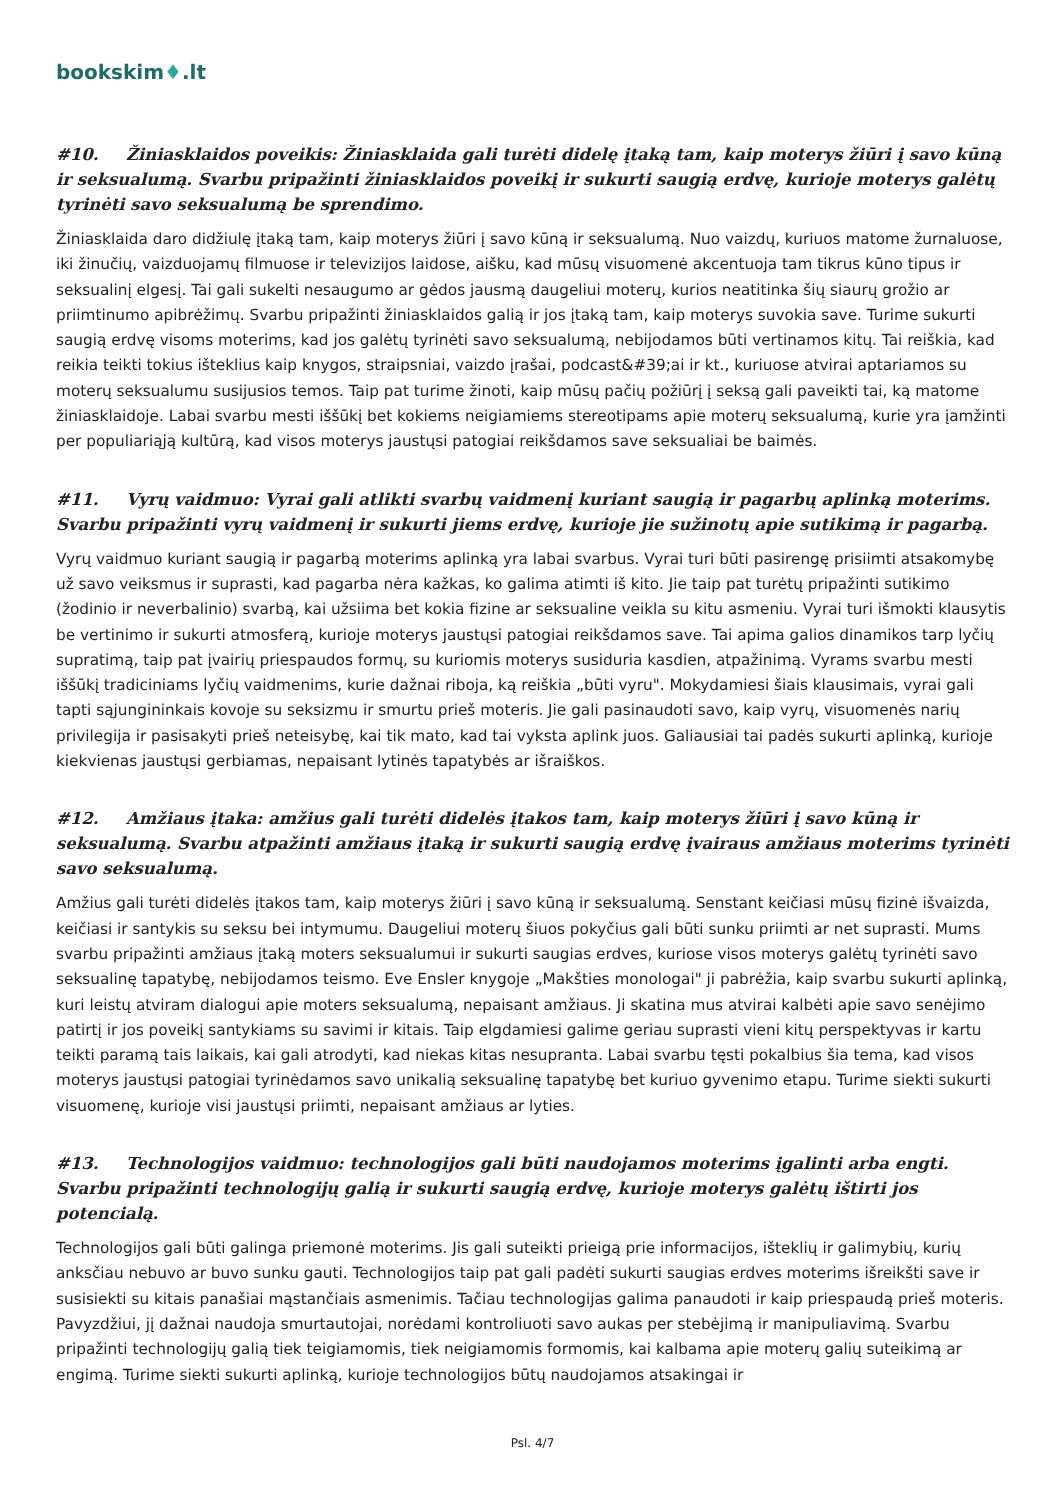bookskim♦.lt
#10. Žiniasklaidos poveikis: Žiniasklaida gali turėti didelę įtaką tam, kaip moterys žiūri į savo kūną ir seksualumą. Svarbu pripažinti žiniasklaidos poveikį ir sukurti saugią erdvę, kurioje moterys galėtų tyrinėti savo seksualumą be sprendimo.
Žiniasklaida daro didžiulę įtaką tam, kaip moterys žiūri į savo kūną ir seksualumą. Nuo vaizdų, kuriuos matome žurnaluose, iki žinučių, vaizduojamų filmuose ir televizijos laidose, aišku, kad mūsų visuomenė akcentuoja tam tikrus kūno tipus ir seksualinį elgesį. Tai gali sukelti nesaugumo ar gėdos jausmą daugeliui moterų, kurios neatitinka šių siaurų grožio ar priimtinumo apibrėžimų. Svarbu pripažinti žiniasklaidos galią ir jos įtaką tam, kaip moterys suvokia save. Turime sukurti saugią erdvę visoms moterims, kad jos galėtų tyrinėti savo seksualumą, nebijodamos būti vertinamos kitų. Tai reiškia, kad reikia teikti tokius išteklius kaip knygos, straipsniai, vaizdo įrašai, podcast&#39;ai ir kt., kuriuose atvirai aptariamos su moterų seksualumu susijusios temos. Taip pat turime žinoti, kaip mūsų pačių požiūrį į seksą gali paveikti tai, ką matome žiniasklaidoje. Labai svarbu mesti iššūkį bet kokiems neigiamiems stereotipams apie moterų seksualumą, kurie yra įamžinti per populiariąją kultūrą, kad visos moterys jaustųsi patogiai reikšdamos save seksualiai be baimės.
#11. Vyrų vaidmuo: Vyrai gali atlikti svarbų vaidmenį kuriant saugią ir pagarbų aplinką moterims. Svarbu pripažinti vyrų vaidmenį ir sukurti jiems erdvę, kurioje jie sužinotų apie sutikimą ir pagarbą.
Vyrų vaidmuo kuriant saugią ir pagarbą moterims aplinką yra labai svarbus. Vyrai turi būti pasirengę prisiimti atsakomybę už savo veiksmus ir suprasti, kad pagarba nėra kažkas, ko galima atimti iš kito. Jie taip pat turėtų pripažinti sutikimo (žodinio ir neverbalinio) svarbą, kai užsiima bet kokia fizine ar seksualine veikla su kitu asmeniu. Vyrai turi išmokti klausytis be vertinimo ir sukurti atmosferą, kurioje moterys jaustųsi patogiai reikšdamos save. Tai apima galios dinamikos tarp lyčių supratimą, taip pat įvairių priespaudos formų, su kuriomis moterys susiduria kasdien, atpažinimą. Vyrams svarbu mesti iššūkį tradiciniams lyčių vaidmenims, kurie dažnai riboja, ką reiškia „būti vyru". Mokydamiesi šiais klausimais, vyrai gali tapti sąjungininkais kovoje su seksizmu ir smurtu prieš moteris. Jie gali pasinaudoti savo, kaip vyrų, visuomenės narių privilegija ir pasisakyti prieš neteisybę, kai tik mato, kad tai vyksta aplink juos. Galiausiai tai padės sukurti aplinką, kurioje kiekvienas jaustųsi gerbiamas, nepaisant lytinės tapatybės ar išraiškos.
#12. Amžiaus įtaka: amžius gali turėti didelės įtakos tam, kaip moterys žiūri į savo kūną ir seksualumą. Svarbu atpažinti amžiaus įtaką ir sukurti saugią erdvę įvairaus amžiaus moterims tyrinėti savo seksualumą.
Amžius gali turėti didelės įtakos tam, kaip moterys žiūri į savo kūną ir seksualumą. Senstant keičiasi mūsų fizinė išvaizda, keičiasi ir santykis su seksu bei intymumu. Daugeliui moterų šiuos pokyčius gali būti sunku priimti ar net suprasti. Mums svarbu pripažinti amžiaus įtaką moters seksualumui ir sukurti saugias erdves, kuriose visos moterys galėtų tyrinėti savo seksualinę tapatybę, nebijodamos teismo. Eve Ensler knygoje „Makšties monologai" ji pabrėžia, kaip svarbu sukurti aplinką, kuri leistų atviram dialogui apie moters seksualumą, nepaisant amžiaus. Ji skatina mus atvirai kalbėti apie savo senėjimo patirtį ir jos poveikį santykiams su savimi ir kitais. Taip elgdamiesi galime geriau suprasti vieni kitų perspektyvas ir kartu teikti paramą tais laikais, kai gali atrodyti, kad niekas kitas nesupranta. Labai svarbu tęsti pokalbius šia tema, kad visos moterys jaustųsi patogiai tyrinėdamos savo unikalią seksualinę tapatybę bet kuriuo gyvenimo etapu. Turime siekti sukurti visuomenę, kurioje visi jaustųsi priimti, nepaisant amžiaus ar lyties.
#13. Technologijos vaidmuo: technologijos gali būti naudojamos moterims įgalinti arba engti. Svarbu pripažinti technologijų galią ir sukurti saugią erdvę, kurioje moterys galėtų ištirti jos potencialą.
Technologijos gali būti galinga priemonė moterims. Jis gali suteikti prieigą prie informacijos, išteklių ir galimybių, kurių anksčiau nebuvo ar buvo sunku gauti. Technologijos taip pat gali padėti sukurti saugias erdves moterims išreikšti save ir susisiekti su kitais panašiai mąstančiais asmenimis. Tačiau technologijas galima panaudoti ir kaip priespaudą prieš moteris. Pavyzdžiui, jį dažnai naudoja smurtautojai, norėdami kontroliuoti savo aukas per stebėjimą ir manipuliavimą. Svarbu pripažinti technologijų galią tiek teigiamomis, tiek neigiamomis formomis, kai kalbama apie moterų galių suteikimą ar engimą. Turime siekti sukurti aplinką, kurioje technologijos būtų naudojamos atsakingai ir
Psl. 4/7